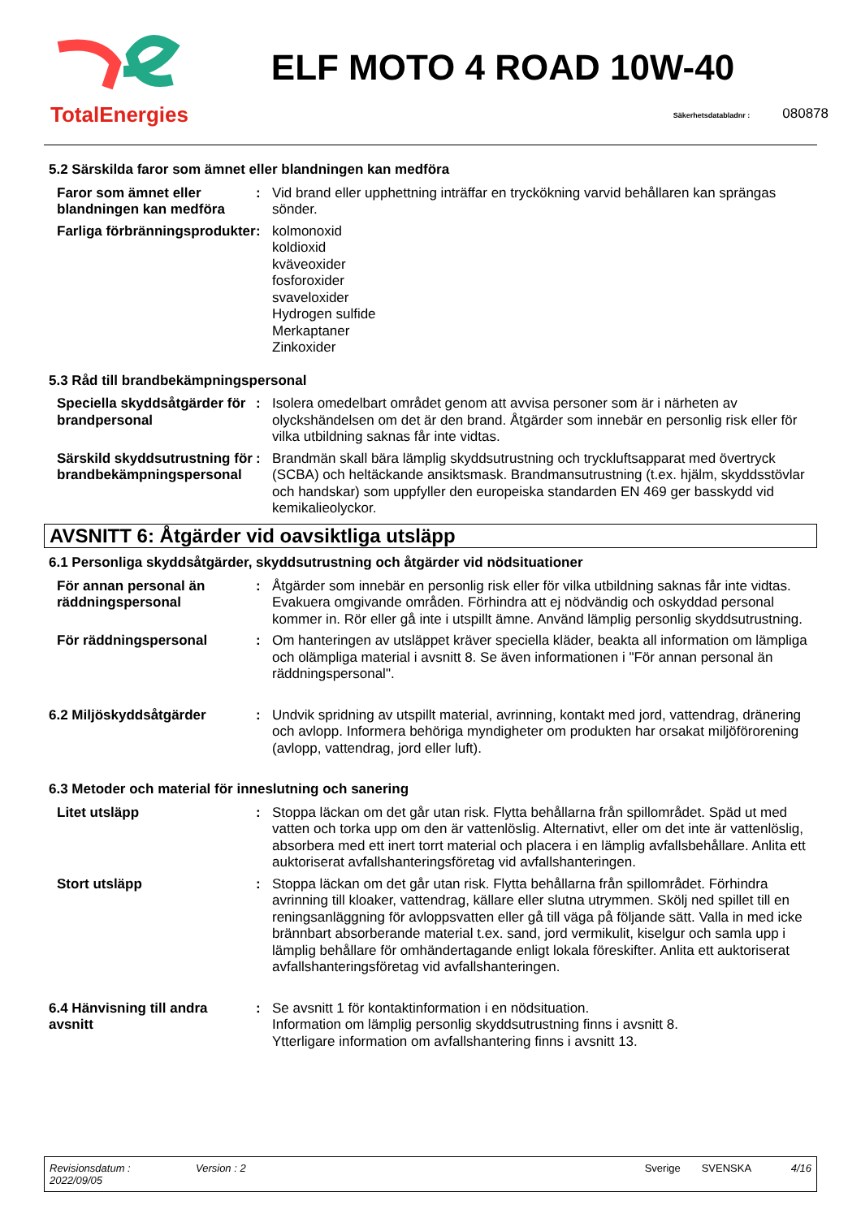TotalEnergies
ELF MOTO 4 ROAD 10W-40
Säkerhetsdatabladnr : 080878
5.2 Särskilda faror som ämnet eller blandningen kan medföra
Faror som ämnet eller blandningen kan medföra
: Vid brand eller upphettning inträffar en tryckökning varvid behållaren kan sprängas sönder.
Farliga förbränningsprodukter
: kolmonoxid
koldioxid
kväveoxider
fosforoxider
svaveloxider
Hydrogen sulfide
Merkaptaner
Zinkoxider
5.3 Råd till brandbekämpningspersonal
Speciella skyddsåtgärder för brandpersonal
: Isolera omedelbart området genom att avvisa personer som är i närheten av olyckshändelsen om det är den brand. Åtgärder som innebär en personlig risk eller för vilka utbildning saknas får inte vidtas.
Särskild skyddsutrustning för brandbekämpningspersonal
: Brandmän skall bära lämplig skyddsutrustning och tryckluftsapparat med övertryck (SCBA) och heltäckande ansiktsmask. Brandmansutrustning (t.ex. hjälm, skyddsstövlar och handskar) som uppfyller den europeiska standarden EN 469 ger basskydd vid kemikalieolyckor.
AVSNITT 6: Åtgärder vid oavsiktliga utsläpp
6.1 Personliga skyddsåtgärder, skyddsutrustning och åtgärder vid nödsituationer
För annan personal än räddningspersonal
: Åtgärder som innebär en personlig risk eller för vilka utbildning saknas får inte vidtas. Evakuera omgivande områden. Förhindra att ej nödvändig och oskyddad personal kommer in. Rör eller gå inte i utspillt ämne. Använd lämplig personlig skyddsutrustning.
För räddningspersonal : Om hanteringen av utsläppet kräver speciella kläder, beakta all information om lämpliga och olämpliga material i avsnitt 8. Se även informationen i "För annan personal än räddningspersonal".
6.2 Miljöskyddsåtgärder : Undvik spridning av utspillt material, avrinning, kontakt med jord, vattendrag, dränering och avlopp. Informera behöriga myndigheter om produkten har orsakat miljöförorening (avlopp, vattendrag, jord eller luft).
6.3 Metoder och material för inneslutning och sanering
Litet utsläpp : Stoppa läckan om det går utan risk. Flytta behållarna från spillområdet. Späd ut med vatten och torka upp om den är vattenlöslig. Alternativt, eller om det inte är vattenlöslig, absorbera med ett inert torrt material och placera i en lämplig avfallsbehållare. Anlita ett auktoriserat avfallshanteringsföretag vid avfallshanteringen.
Stort utsläpp : Stoppa läckan om det går utan risk. Flytta behållarna från spillområdet. Förhindra avrinning till kloaker, vattendrag, källare eller slutna utrymmen. Skölj ned spillet till en reningsanläggning för avloppsvatten eller gå till väga på följande sätt. Valla in med icke brännbart absorberande material t.ex. sand, jord vermikulit, kiselgur och samla upp i lämplig behållare för omhändertagande enligt lokala föreskifter. Anlita ett auktoriserat avfallshanteringsföretag vid avfallshanteringen.
6.4 Hänvisning till andra avsnitt
: Se avsnitt 1 för kontaktinformation i en nödsituation.
Information om lämplig personlig skyddsutrustning finns i avsnitt 8.
Ytterligare information om avfallshantering finns i avsnitt 13.
Revisionsdatum :
2022/09/05
Version : 2 Sverige SVENSKA 4/16